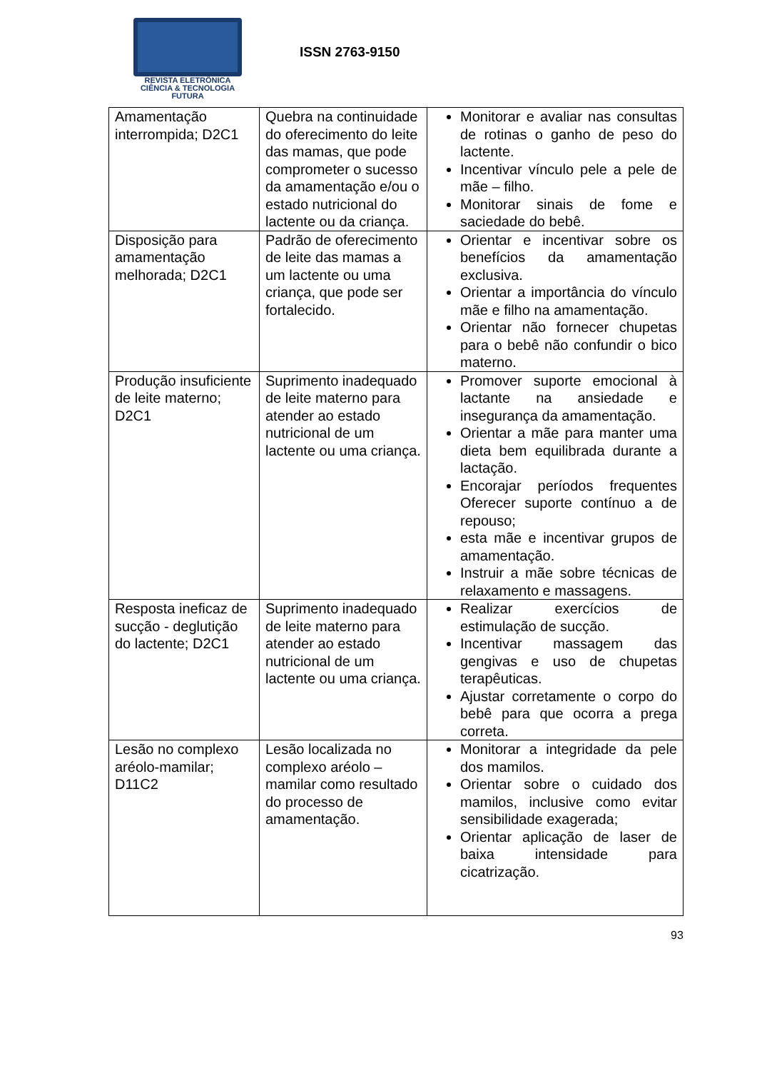REVISTA ELETRÔNICA
CIÊNCIA & TECNOLOGIA
FUTURA
ISSN 2763-9150
| Amamentação interrompida; D2C1 | Quebra na continuidade do oferecimento do leite das mamas, que pode comprometer o sucesso da amamentação e/ou o estado nutricional do lactente ou da criança. | Monitorar e avaliar nas consultas de rotinas o ganho de peso do lactente. Incentivar vínculo pele a pele de mãe – filho. Monitorar sinais de fome e saciedade do bebê. |
| Disposição para amamentação melhorada; D2C1 | Padrão de oferecimento de leite das mamas a um lactente ou uma criança, que pode ser fortalecido. | Orientar e incentivar sobre os benefícios da amamentação exclusiva. Orientar a importância do vínculo mãe e filho na amamentação. Orientar não fornecer chupetas para o bebê não confundir o bico materno. |
| Produção insuficiente de leite materno; D2C1 | Suprimento inadequado de leite materno para atender ao estado nutricional de um lactente ou uma criança. | Promover suporte emocional à lactante na ansiedade e insegurança da amamentação. Orientar a mãe para manter uma dieta bem equilibrada durante a lactação. Encorajar períodos frequentes Oferecer suporte contínuo a de repouso; esta mãe e incentivar grupos de amamentação. Instruir a mãe sobre técnicas de relaxamento e massagens. |
| Resposta ineficaz de sucção - deglutição do lactente; D2C1 | Suprimento inadequado de leite materno para atender ao estado nutricional de um lactente ou uma criança. | Realizar exercícios de estimulação de sucção. Incentivar massagem das gengivas e uso de chupetas terapêuticas. Ajustar corretamente o corpo do bebê para que ocorra a prega correta. |
| Lesão no complexo aréolo-mamilar; D11C2 | Lesão localizada no complexo aréolo – mamilar como resultado do processo de amamentação. | Monitorar a integridade da pele dos mamilos. Orientar sobre o cuidado dos mamilos, inclusive como evitar sensibilidade exagerada; Orientar aplicação de laser de baixa intensidade para cicatrização. |
93